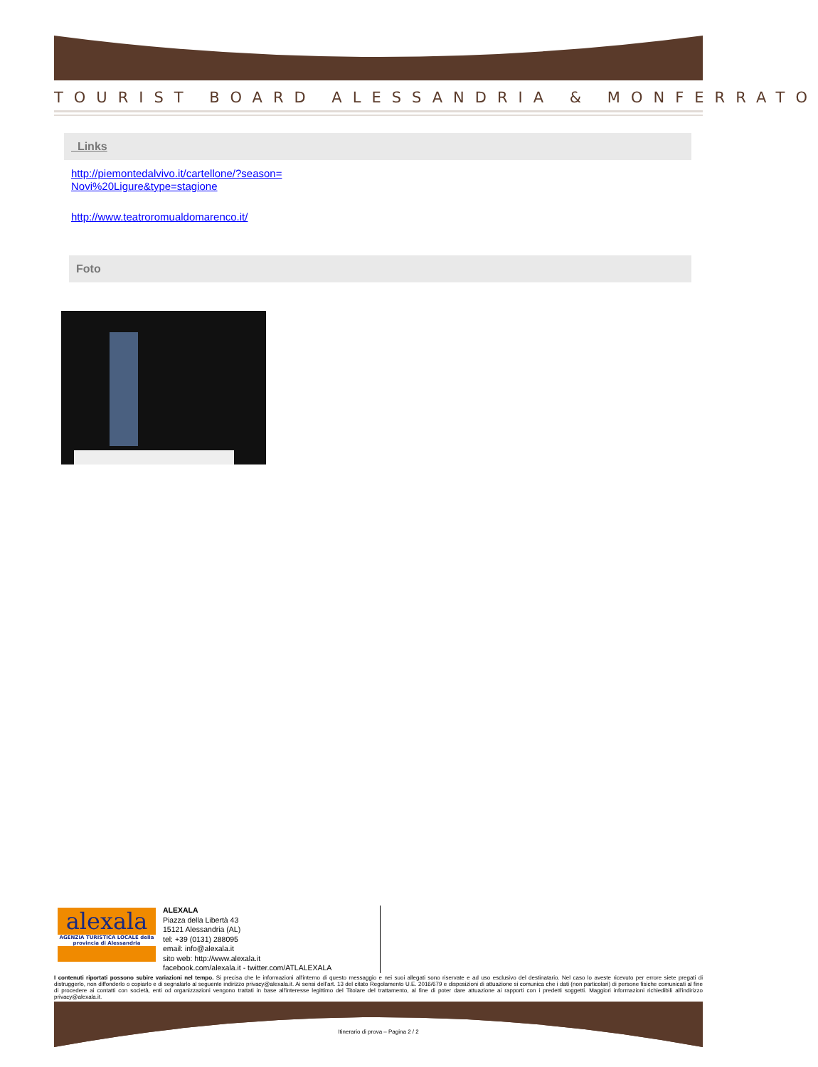TOURIST BOARD ALESSANDRIA & MONFERRATO
Links
http://piemontedalvivo.it/cartellone/?season=
Novi%20Ligure&type=stagione
http://www.teatroromualdomarenco.it/
Foto
alexala
AGENZIA TURISTICA LOCALE della provincia di Alessandria
ALEXALA
Piazza della Libertà 43
15121 Alessandria (AL)
tel: +39 (0131) 288095
email: info@alexala.it
sito web: http://www.alexala.it
facebook.com/alexala.it - twitter.com/ATLALEXALA
I contenuti riportati possono subire variazioni nel tempo. Si precisa che le informazioni all'interno di questo messaggio e nei suoi allegati sono riservate e ad uso esclusivo del destinatario. Nel caso lo aveste ricevuto per errore siete pregati di distruggerlo, non diffonderlo o copiarlo e di segnalarlo al seguente indirizzo privacy@alexala.it. Ai sensi dell'art. 13 del citato Regolamento U.E. 2016/679 e disposizioni di attuazione si comunica che i dati (non particolari) di persone fisiche comunicati al fine di procedere ai contatti con società, enti od organizzazioni vengono trattati in base all'interesse legittimo del Titolare del trattamento, al fine di poter dare attuazione ai rapporti con i predetti soggetti. Maggiori informazioni richiedibili all'indirizzo privacy@alexala.it.
Itinerario di prova – Pagina 2 / 2